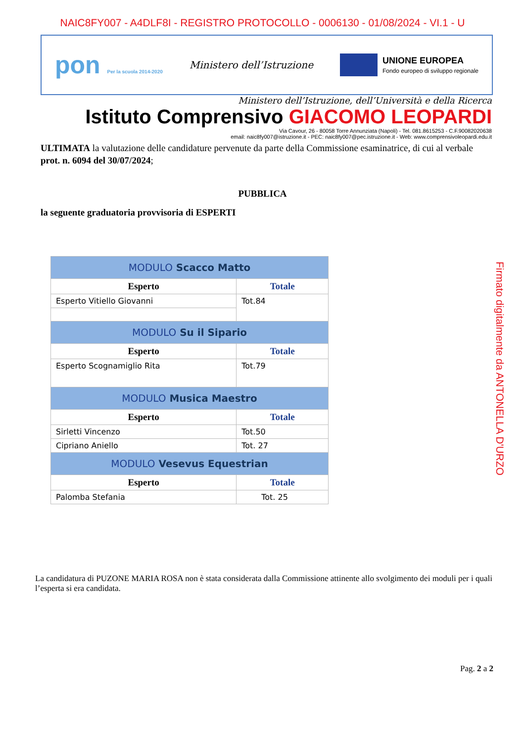NAIC8FY007 - A4DLF8I - REGISTRO PROTOCOLLO - 0006130 - 01/08/2024 - VI.1 - U
pon Per la scuola 2014-2020
Ministero dell’Istruzione
UNIONE EUROPEA Fondo europeo di sviluppo regionale
Ministero dell’Istruzione, dell’Università e della Ricerca
Istituto Comprensivo GIACOMO LEOPARDI
Via Cavour, 26 - 80058 Torre Annunziata (Napoli) - Tel. 081.8615253 - C.F.90082020638
email: naic8fy007@istruzione.it - PEC: naic8fy007@pec.istruzione.it - Web: www.comprensivoleopardi.edu.it
ULTIMATA la valutazione delle candidature pervenute da parte della Commissione esaminatrice, di cui al verbale prot. n. 6094 del 30/07/2024;
PUBBLICA
la seguente graduatoria provvisoria di ESPERTI
| MODULO Scacco Matto | |
| Esperto | Totale |
| Esperto Vitiello Giovanni | Tot.84 |
| MODULO Su il Sipario | |
| Esperto | Totale |
| Esperto Scognamiglio Rita | Tot.79 |
| MODULO Musica Maestro | |
| Esperto | Totale |
| Sirletti Vincenzo | Tot.50 |
| Cipriano Aniello | Tot. 27 |
| MODULO Vesevus Equestrian | |
| Esperto | Totale |
| Palomba Stefania | Tot. 25 |
La candidatura di PUZONE MARIA ROSA non è stata considerata dalla Commissione attinente allo svolgimento dei moduli per i quali l’esperta si era candidata.
Pag. 2 a 2
Firmato digitalmente da ANTONELLA D'URZO